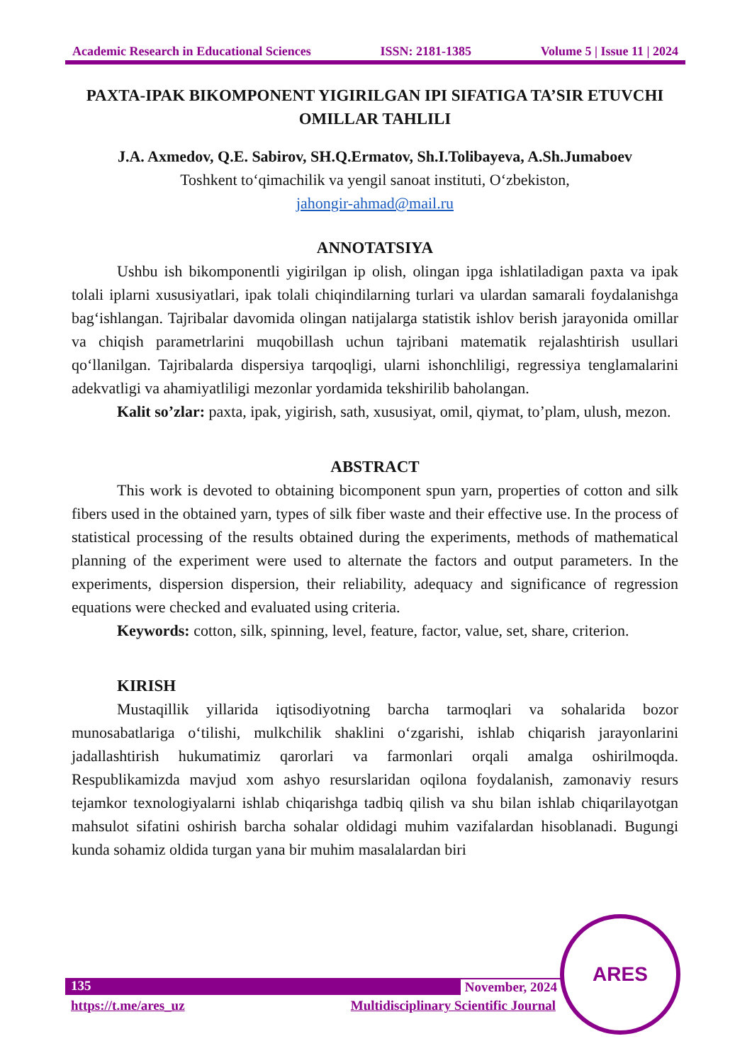Academic Research in Educational Sciences ISSN: 2181-1385 Volume 5 | Issue 11 | 2024
PAXTA-IPAK BIKOMPONENT YIGIRILGAN IPI SIFATIGA TA’SIR ETUVCHI OMILLAR TAHLILI
J.A. Axmedov, Q.E. Sabirov, SH.Q.Ermatov, Sh.I.Tolibayeva, A.Sh.Jumaboev
Toshkent to‘qimachilik va yengil sanoat instituti, O‘zbekiston,
jahongir-ahmad@mail.ru
ANNOTATSIYA
Ushbu ish bikomponentli yigirilgan ip olish, olingan ipga ishlatiladigan paxta va ipak tolali iplarni xususiyatlari, ipak tolali chiqindilarning turlari va ulardan samarali foydalanishga bag‘ishlangan. Tajribalar davomida olingan natijalarga statistik ishlov berish jarayonida omillar va chiqish parametrlarini muqobillash uchun tajribani matematik rejalashtirish usullari qo‘llanilgan. Tajribalarda dispersiya tarqoqligi, ularni ishonchliligi, regressiya tenglamalarini adekvatligi va ahamiyatliligi mezonlar yordamida tekshirilib baholangan.
Kalit so’zlar: paxta, ipak, yigirish, sath, xususiyat, omil, qiymat, to’plam, ulush, mezon.
ABSTRACT
This work is devoted to obtaining bicomponent spun yarn, properties of cotton and silk fibers used in the obtained yarn, types of silk fiber waste and their effective use. In the process of statistical processing of the results obtained during the experiments, methods of mathematical planning of the experiment were used to alternate the factors and output parameters. In the experiments, dispersion dispersion, their reliability, adequacy and significance of regression equations were checked and evaluated using criteria.
Keywords: cotton, silk, spinning, level, feature, factor, value, set, share, criterion.
KIRISH
Mustaqillik yillarida iqtisodiyotning barcha tarmoqlari va sohalarida bozor munosabatlariga o‘tilishi, mulkchilik shaklini o‘zgarishi, ishlab chiqarish jarayonlarini jadallashtirish hukumatimiz qarorlari va farmonlari orqali amalga oshirilmoqda. Respublikamizda mavjud xom ashyo resurslaridan oqilona foydalanish, zamonaviy resurs tejamkor texnologiyalarni ishlab chiqarishga tadbiq qilish va shu bilan ishlab chiqarilayotgan mahsulot sifatini oshirish barcha sohalar oldidagi muhim vazifalardan hisoblanadi. Bugungi kunda sohamiz oldida turgan yana bir muhim masalalardan biri
135 November, 2024
https://t.me/ares_uz Multidisciplinary Scientific Journal
ARES